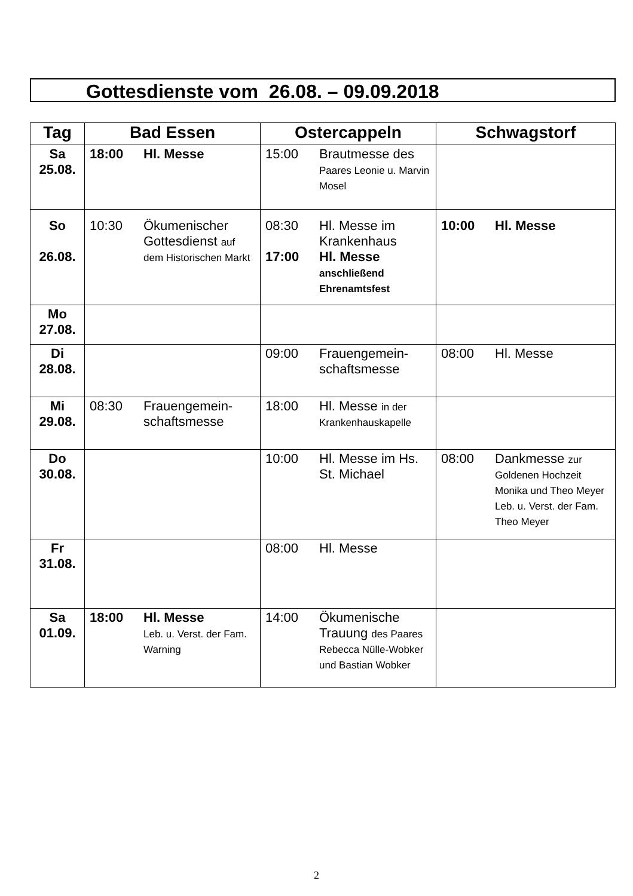Gottesdienste vom 26.08. – 09.09.2018
| Tag | Bad Essen | Ostercappeln | Schwagstorf |
| --- | --- | --- | --- |
| Sa 25.08. | 18:00 Hl. Messe | 15:00 Brautmesse des Paares Leonie u. Marvin Mosel | |
| So 26.08. | 10:30 Ökumenischer Gottesdienst auf dem Historischen Markt | 08:30 Hl. Messe im Krankenhaus 17:00 Hl. Messe anschließend Ehrenamtsfest | 10:00 Hl. Messe |
| Mo 27.08. | | | |
| Di 28.08. | | 09:00 Frauengemein-schaftsmesse | 08:00 Hl. Messe |
| Mi 29.08. | 08:30 Frauengemein-schaftsmesse | 18:00 Hl. Messe in der Krankenhauskapelle | |
| Do 30.08. | | 10:00 Hl. Messe im Hs. St. Michael | 08:00 Dankmesse zur Goldenen Hochzeit Monika und Theo Meyer Leb. u. Verst. der Fam. Theo Meyer |
| Fr 31.08. | | 08:00 Hl. Messe | |
| Sa 01.09. | 18:00 Hl. Messe Leb. u. Verst. der Fam. Warning | 14:00 Ökumenische Trauung des Paares Rebecca Nülle-Wobker und Bastian Wobker | |
2